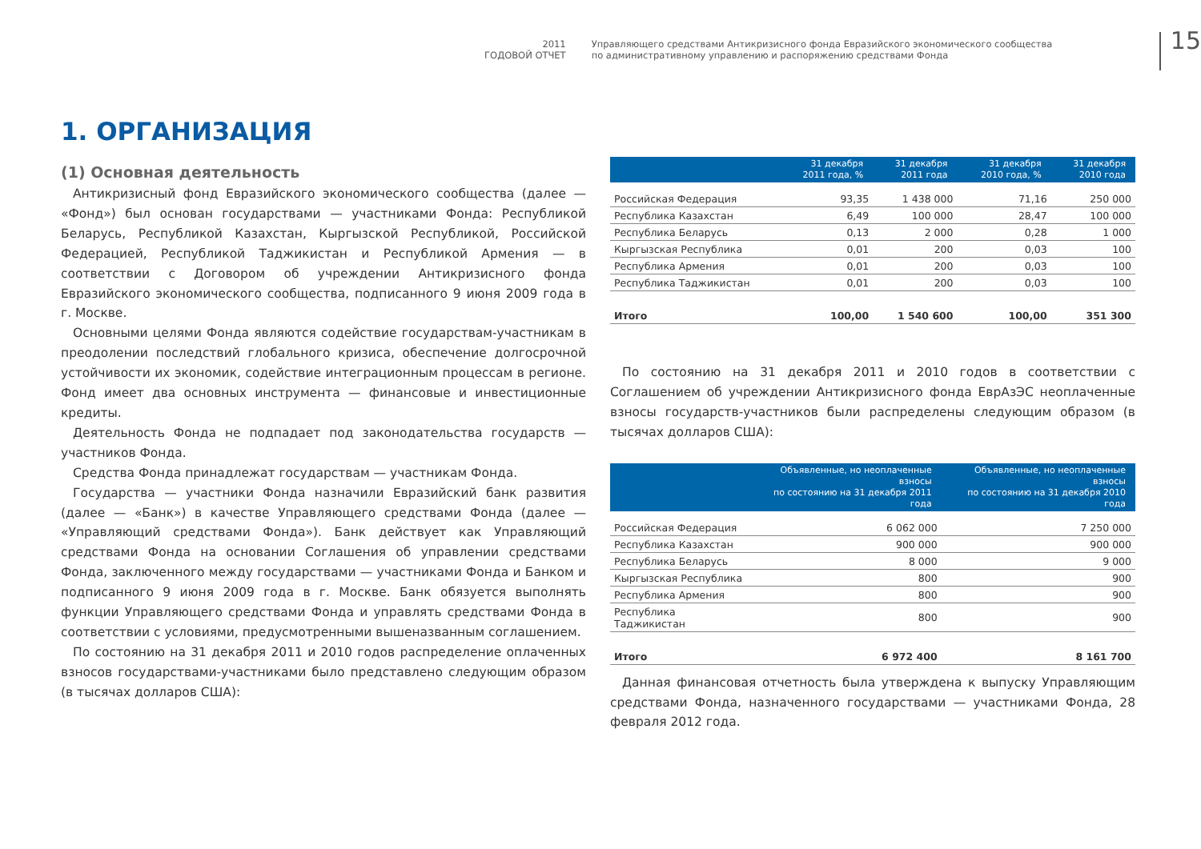2011
ГОДОВОЙ ОТЧЕТ
Управляющего средствами Антикризисного фонда Евразийского экономического сообщества
по административному управлению и распоряжению средствами Фонда
15
1. ОРГАНИЗАЦИЯ
(1) Основная деятельность
Антикризисный фонд Евразийского экономического сообщества (далее — «Фонд») был основан государствами — участниками Фонда: Республикой Беларусь, Республикой Казахстан, Кыргызской Республикой, Российской Федерацией, Республикой Таджикистан и Республикой Армения — в соответствии с Договором об учреждении Антикризисного фонда Евразийского экономического сообщества, подписанного 9 июня 2009 года в г. Москве.
Основными целями Фонда являются содействие государствам-участникам в преодолении последствий глобального кризиса, обеспечение долгосрочной устойчивости их экономик, содействие интеграционным процессам в регионе. Фонд имеет два основных инструмента — финансовые и инвестиционные кредиты.
Деятельность Фонда не подпадает под законодательства государств — участников Фонда.
Средства Фонда принадлежат государствам — участникам Фонда.
Государства — участники Фонда назначили Евразийский банк развития (далее — «Банк») в качестве Управляющего средствами Фонда (далее — «Управляющий средствами Фонда»). Банк действует как Управляющий средствами Фонда на основании Соглашения об управлении средствами Фонда, заключенного между государствами — участниками Фонда и Банком и подписанного 9 июня 2009 года в г. Москве. Банк обязуется выполнять функции Управляющего средствами Фонда и управлять средствами Фонда в соответствии с условиями, предусмотренными вышеназванным соглашением.
По состоянию на 31 декабря 2011 и 2010 годов распределение оплаченных взносов государствами-участниками было представлено следующим образом (в тысячах долларов США):
| | 31 декабря 2011 года, % | 31 декабря 2011 года | 31 декабря 2010 года, % | 31 декабря 2010 года |
| --- | --- | --- | --- | --- |
| Российская Федерация | 93,35 | 1 438 000 | 71,16 | 250 000 |
| Республика Казахстан | 6,49 | 100 000 | 28,47 | 100 000 |
| Республика Беларусь | 0,13 | 2 000 | 0,28 | 1 000 |
| Кыргызская Республика | 0,01 | 200 | 0,03 | 100 |
| Республика Армения | 0,01 | 200 | 0,03 | 100 |
| Республика Таджикистан | 0,01 | 200 | 0,03 | 100 |
| Итого | 100,00 | 1 540 600 | 100,00 | 351 300 |
По состоянию на 31 декабря 2011 и 2010 годов в соответствии с Соглашением об учреждении Антикризисного фонда ЕврАзЭС неоплаченные взносы государств-участников были распределены следующим образом (в тысячах долларов США):
| | Объявленные, но неоплаченные взносы по состоянию на 31 декабря 2011 года | Объявленные, но неоплаченные взносы по состоянию на 31 декабря 2010 года |
| --- | --- | --- |
| Российская Федерация | 6 062 000 | 7 250 000 |
| Республика Казахстан | 900 000 | 900 000 |
| Республика Беларусь | 8 000 | 9 000 |
| Кыргызская Республика | 800 | 900 |
| Республика Армения | 800 | 900 |
| Республика Таджикистан | 800 | 900 |
| Итого | 6 972 400 | 8 161 700 |
Данная финансовая отчетность была утверждена к выпуску Управляющим средствами Фонда, назначенного государствами — участниками Фонда, 28 февраля 2012 года.